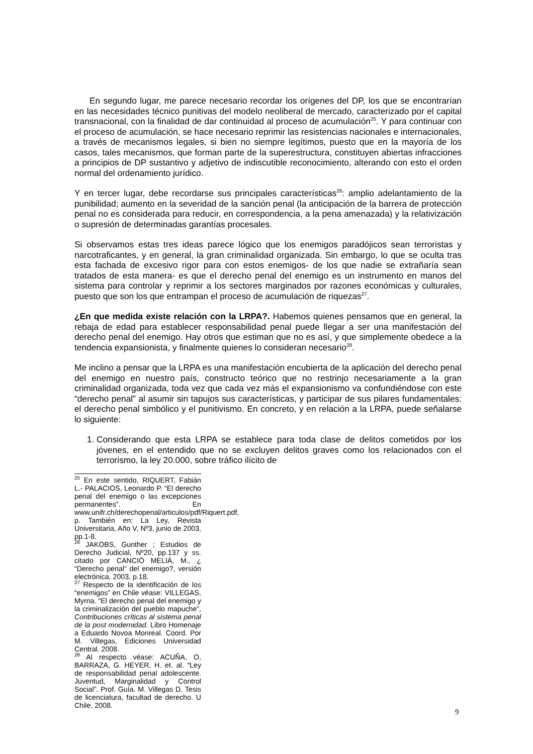En segundo lugar, me parece necesario recordar los orígenes del DP, los que se encontrarían en las necesidades técnico punitivas del modelo neoliberal de mercado, caracterizado por el capital transnacional, con la finalidad de dar continuidad al proceso de acumulación<sup>25</sup>. Y para continuar con el proceso de acumulación, se hace necesario reprimir las resistencias nacionales e internacionales, a través de mecanismos legales, si bien no siempre legítimos, puesto que en la mayoría de los casos, tales mecanismos, que forman parte de la superestructura, constituyen abiertas infracciones a principios de DP sustantivo y adjetivo de indiscutible reconocimiento, alterando con esto el orden normal del ordenamiento jurídico.
Y en tercer lugar, debe recordarse sus principales características<sup>26</sup>: amplio adelantamiento de la punibilidad; aumento en la severidad de la sanción penal (la anticipación de la barrera de protección penal no es considerada para reducir, en correspondencia, a la pena amenazada) y la relativización o supresión de determinadas garantías procesales.
Si observamos estas tres ideas parece lógico que los enemigos paradójicos sean terroristas y narcotraficantes, y en general, la gran criminalidad organizada. Sin embargo, lo que se oculta tras esta fachada de excesivo rigor para con estos enemigos- de los que nadie se extrañaría sean tratados de esta manera- es que el derecho penal del enemigo es un instrumento en manos del sistema para controlar y reprimir a los sectores marginados por razones económicas y culturales, puesto que son los que entrampan el proceso de acumulación de riquezas<sup>27</sup>.
¿En que medida existe relación con la LRPA?. Habemos quienes pensamos que en general, la rebaja de edad para establecer responsabilidad penal puede llegar a ser una manifestación del derecho penal del enemigo. Hay otros que estiman que no es así, y que simplemente obedece a la tendencia expansionista, y finalmente quienes lo consideran necesario<sup>28</sup>.
Me inclino a pensar que la LRPA es una manifestación encubierta de la aplicación del derecho penal del enemigo en nuestro país, constructo teórico que no restrinjo necesariamente a la gran criminalidad organizada, toda vez que cada vez más el expansionismo va confundiéndose con este “derecho penal” al asumir sin tapujos sus características, y participar de sus pilares fundamentales: el derecho penal simbólico y el punitivismo. En concreto, y en relación a la LRPA, puede señalarse lo siguiente:
1. Considerando que esta LRPA se establece para toda clase de delitos cometidos por los jóvenes, en el entendido que no se excluyen delitos graves como los relacionados con el terrorismo, la ley 20.000, sobre tráfico ilícito de
<sup>25</sup> En este sentido, RIQUERT, Fabián L.- PALACIOS, Leonardo P. “El derecho penal del enemigo o las excepciones permanentes”. En www.unifr.ch/derechopenal/articulos/pdf/Riquert.pdf, p. También en: La Ley, Revista Universitaria, Año V, Nº3, junio de 2003, pp.1-8.
<sup>26</sup> JAKOBS, Gunther ; Estudios de Derecho Judicial, Nº20, pp.137 y ss. citado por CANCIÓ MELIÁ, M., ¿ “Derecho penal” del enemigo?, versión electrónica, 2003, p.18.
<sup>27</sup> Respecto de la identificación de los “enemigos” en Chile véase: VILLEGAS, Myrna. “El derecho penal del enemigo y la criminalización del pueblo mapuche”, Contribuciones críticas al sistema penal de la post modernidad. Libro Homenaje a Eduardo Novoa Monreal. Coord. Por M. Villegas, Ediciones Universidad Central. 2008.
<sup>28</sup> Al respecto véase: ACUÑA, O, BARRAZA, G. HEYER, H. et. al. “Ley de responsabilidad penal adolescente. Juventud, Marginalidad y Control Social”. Prof. Guía. M. Villegas D. Tesis de licenciatura, facultad de derecho. U Chile, 2008.
9